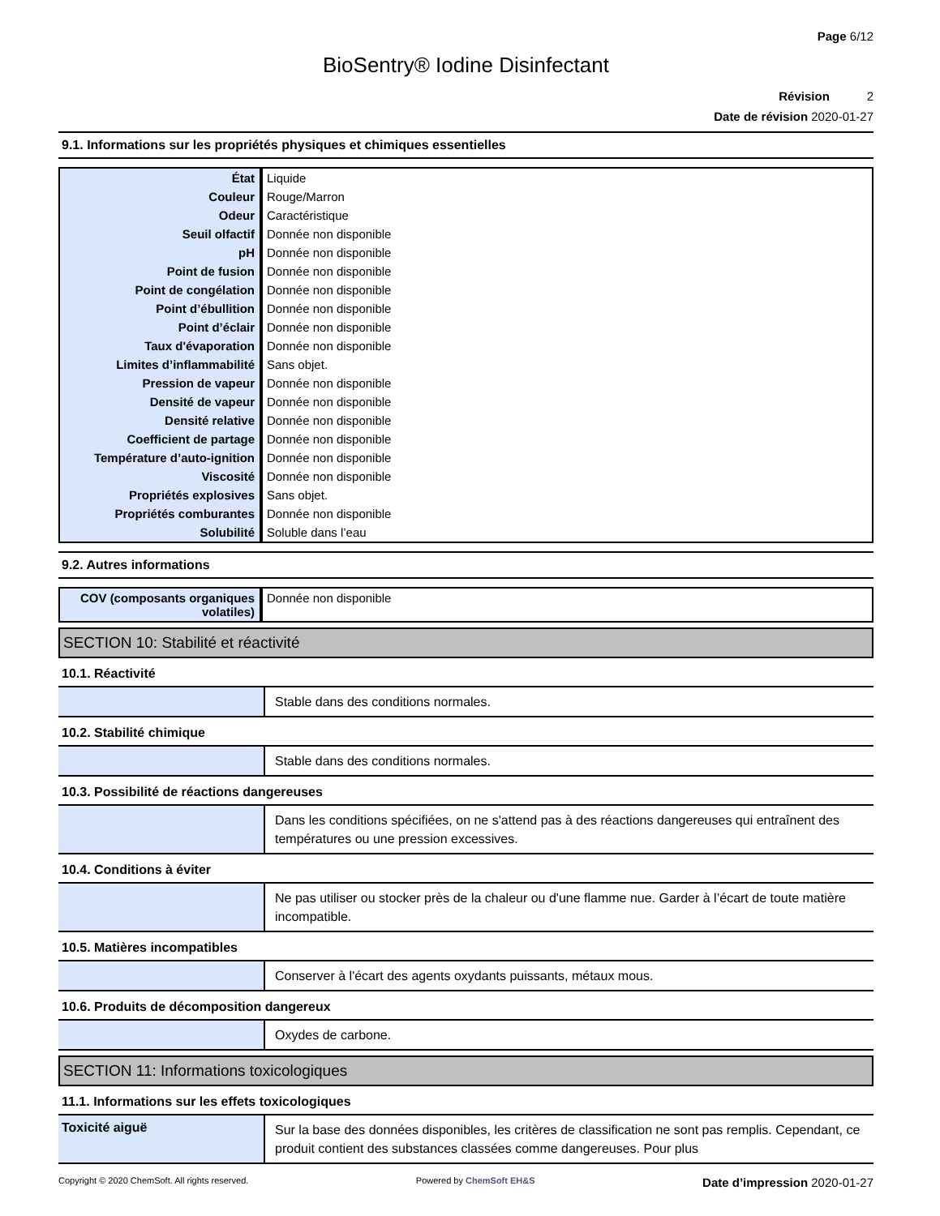Page 6/12
BioSentry® Iodine Disinfectant
Révision 2
Date de révision 2020-01-27
9.1. Informations sur les propriétés physiques et chimiques essentielles
| État | Liquide |
| Couleur | Rouge/Marron |
| Odeur | Caractéristique |
| Seuil olfactif | Donnée non disponible |
| pH | Donnée non disponible |
| Point de fusion | Donnée non disponible |
| Point de congélation | Donnée non disponible |
| Point d’ébullition | Donnée non disponible |
| Point d’éclair | Donnée non disponible |
| Taux d'évaporation | Donnée non disponible |
| Limites d’inflammabilité | Sans objet. |
| Pression de vapeur | Donnée non disponible |
| Densité de vapeur | Donnée non disponible |
| Densité relative | Donnée non disponible |
| Coefficient de partage | Donnée non disponible |
| Température d’auto-ignition | Donnée non disponible |
| Viscosité | Donnée non disponible |
| Propriétés explosives | Sans objet. |
| Propriétés comburantes | Donnée non disponible |
| Solubilité | Soluble dans l’eau |
9.2. Autres informations
| COV (composants organiques volatiles) | Donnée non disponible |
SECTION 10: Stabilité et réactivité
10.1. Réactivité
| | Stable dans des conditions normales. |
10.2. Stabilité chimique
| | Stable dans des conditions normales. |
10.3. Possibilité de réactions dangereuses
| | Dans les conditions spécifiées, on ne s'attend pas à des réactions dangereuses qui entraînent des températures ou une pression excessives. |
10.4. Conditions à éviter
| | Ne pas utiliser ou stocker près de la chaleur ou d'une flamme nue. Garder à l’écart de toute matière incompatible. |
10.5. Matières incompatibles
| | Conserver à l'écart des agents oxydants puissants, métaux mous. |
10.6. Produits de décomposition dangereux
| | Oxydes de carbone. |
SECTION 11: Informations toxicologiques
11.1. Informations sur les effets toxicologiques
| Toxicité aiguë | Sur la base des données disponibles, les critères de classification ne sont pas remplis. Cependant, ce produit contient des substances classées comme dangereuses. Pour plus |
Copyright © 2020 ChemSoft. All rights reserved. Powered by ChemSoft EH&S Date d’impression 2020-01-27